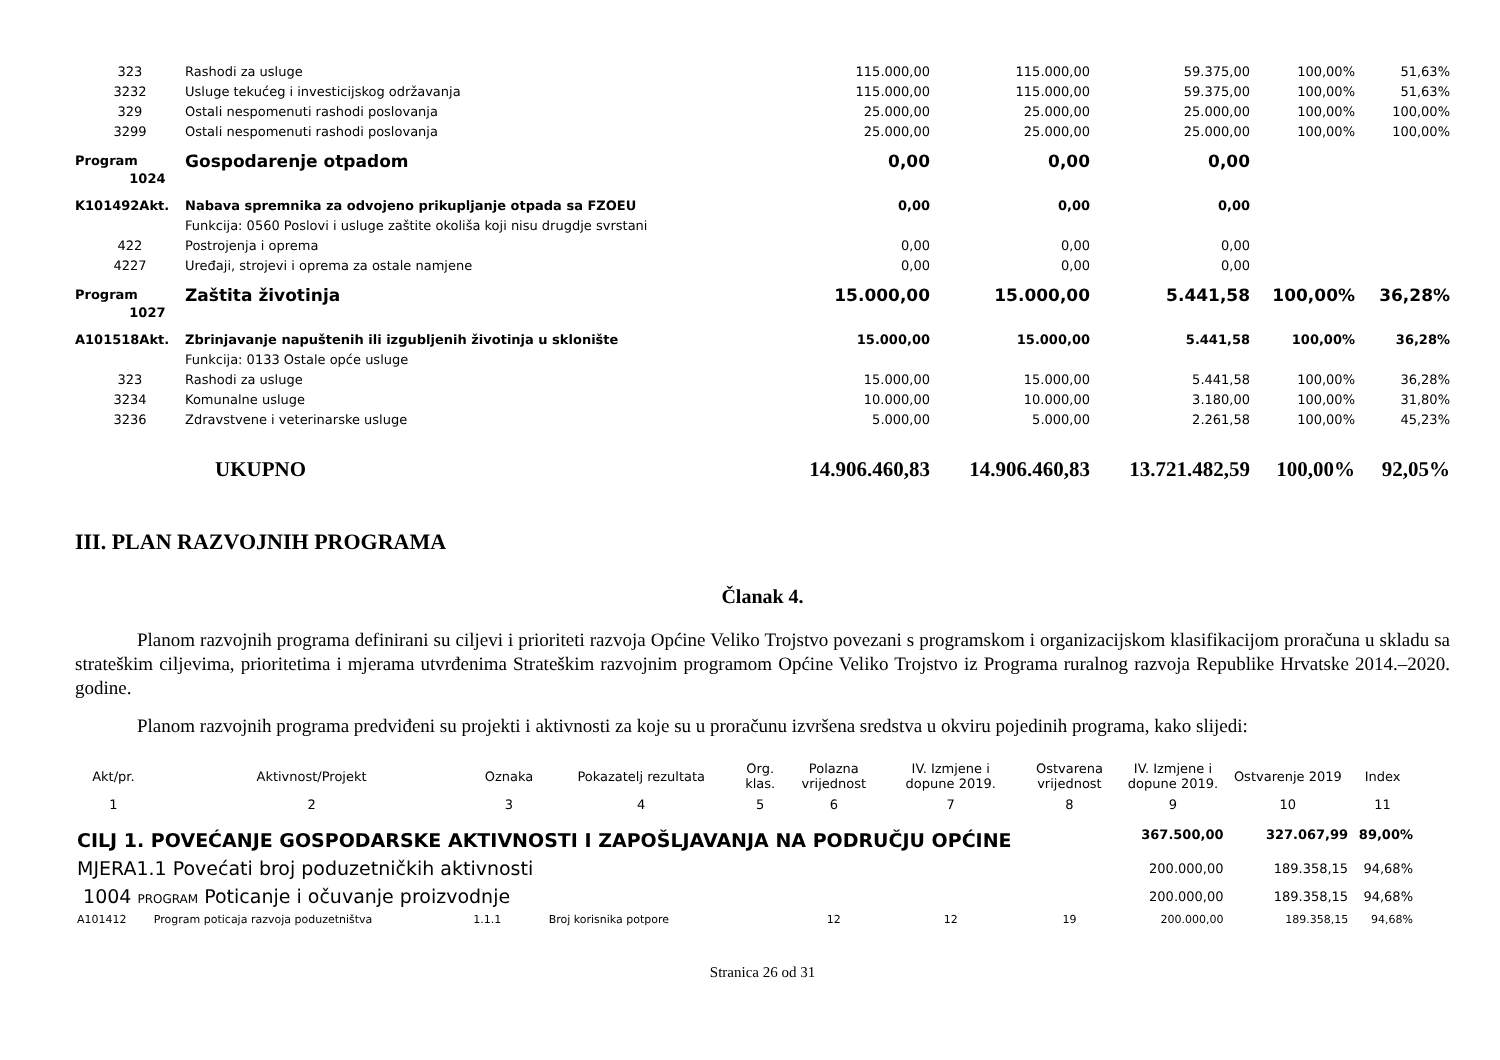| 323 | Rashodi za usluge | 115.000,00 | 115.000,00 | 59.375,00 | 100,00% | 51,63% |
| 3232 | Usluge tekućeg i investicijskog održavanja | 115.000,00 | 115.000,00 | 59.375,00 | 100,00% | 51,63% |
| 329 | Ostali nespomenuti rashodi poslovanja | 25.000,00 | 25.000,00 | 25.000,00 | 100,00% | 100,00% |
| 3299 | Ostali nespomenuti rashodi poslovanja | 25.000,00 | 25.000,00 | 25.000,00 | 100,00% | 100,00% |
| Program 1024 | Gospodarenje otpadom | 0,00 | 0,00 | 0,00 | | |
| K101492Akt. | Nabava spremnika za odvojeno prikupljanje otpada sa FZOEU | 0,00 | 0,00 | 0,00 | | |
| | Funkcija: 0560 Poslovi i usluge zaštite okoliša koji nisu drugdje svrstani | | | | | |
| 422 | Postrojenja i oprema | 0,00 | 0,00 | 0,00 | | |
| 4227 | Uređaji, strojevi i oprema za ostale namjene | 0,00 | 0,00 | 0,00 | | |
| Program 1027 | Zaštita životinja | 15.000,00 | 15.000,00 | 5.441,58 | 100,00% | 36,28% |
| A101518Akt. | Zbrinjavanje napuštenih ili izgubljenih životinja u sklonište | 15.000,00 | 15.000,00 | 5.441,58 | 100,00% | 36,28% |
| | Funkcija: 0133 Ostale opće usluge | | | | | |
| 323 | Rashodi za usluge | 15.000,00 | 15.000,00 | 5.441,58 | 100,00% | 36,28% |
| 3234 | Komunalne usluge | 10.000,00 | 10.000,00 | 3.180,00 | 100,00% | 31,80% |
| 3236 | Zdravstvene i veterinarske usluge | 5.000,00 | 5.000,00 | 2.261,58 | 100,00% | 45,23% |
| | UKUPNO | 14.906.460,83 | 14.906.460,83 | 13.721.482,59 | 100,00% | 92,05% |
III. PLAN RAZVOJNIH PROGRAMA
Članak 4.
Planom razvojnih programa definirani su ciljevi i prioriteti razvoja Općine Veliko Trojstvo povezani s programskom i organizacijskom klasifikacijom proračuna u skladu sa strateškim ciljevima, prioritetima i mjerama utvrđenima Strateškim razvojnim programom Općine Veliko Trojstvo iz Programa ruralnog razvoja Republike Hrvatske 2014.–2020. godine.
Planom razvojnih programa predviđeni su projekti i aktivnosti za koje su u proračunu izvršena sredstva u okviru pojedinih programa, kako slijedi:
| Akt/pr. | Aktivnost/Projekt | Oznaka | Pokazatelj rezultata | Org. klas. | Polazna vrijednost | IV. Izmjene i dopune 2019. | Ostvarena vrijednost | IV. Izmjene i dopune 2019. | Ostvarenje 2019 | Index |
| --- | --- | --- | --- | --- | --- | --- | --- | --- | --- | --- |
| 1 | 2 | 3 | 4 | 5 | 6 | 7 | 8 | 9 | 10 | 11 |
| CILJ 1. POVEĆANJE GOSPODARSKE AKTIVNOSTI I ZAPOŠLJAVANJA NA PODRUČJU OPĆINE | | | | | | | | 367.500,00 | 327.067,99 | 89,00% |
| MJERA1.1 Povećati broj poduzetničkih aktivnosti | | | | | | | | 200.000,00 | 189.358,15 | 94,68% |
| 1004 PROGRAM Poticanje i očuvanje proizvodnje | | | | | | | | 200.000,00 | 189.358,15 | 94,68% |
| A101412 | Program poticaja razvoja poduzetništva | 1.1.1 | Broj korisnika potpore | | 12 | 12 | 19 | 200.000,00 | 189.358,15 | 94,68% |
Stranica 26 od 31